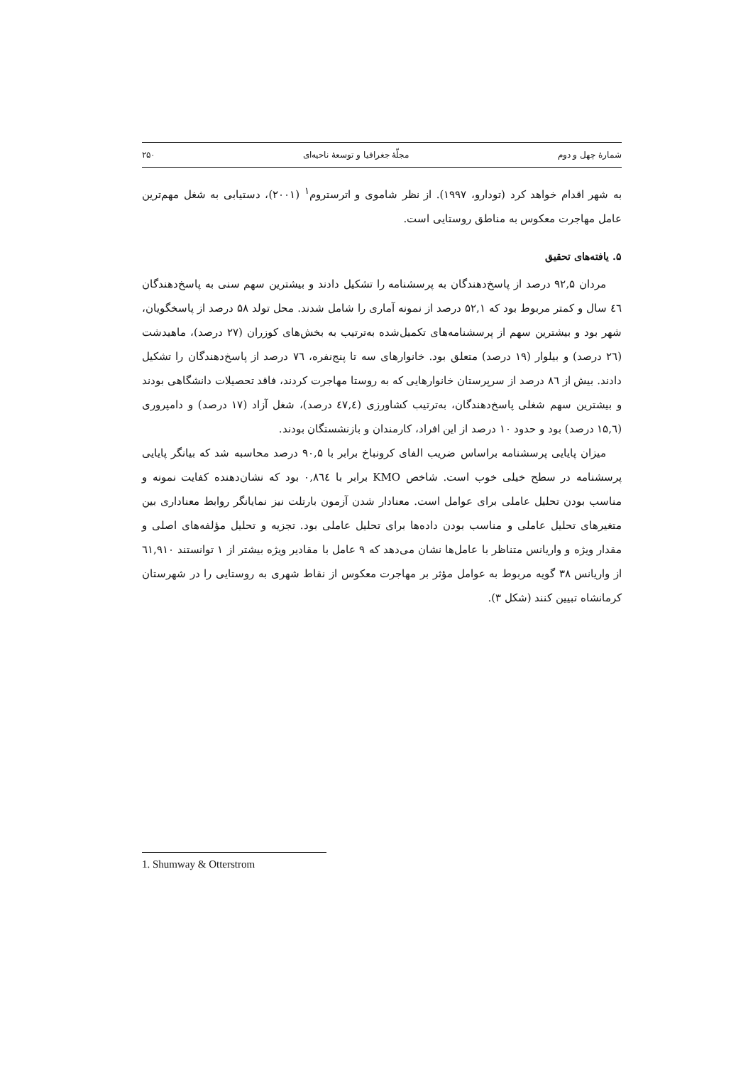شمارهٔ چهل و دوم مجلّهٔ جغرافیا و توسعهٔ ناحیه‌ای ۲۵۰
به شهر اقدام خواهد کرد (تودارو، ۱۹۹۷). از نظر شاموی و اترستروم<sup>۱</sup> (۲۰۰۱)، دستیابی به شغل مهم‌ترین عامل مهاجرت معکوس به مناطق روستایی است.
۵. یافته‌های تحقیق
مردان ۹۲,۵ درصد از پاسخ‌دهندگان به پرسشنامه را تشکیل دادند و بیشترین سهم سنی به پاسخ‌دهندگان ٤٦ سال و کمتر مربوط بود که ۵۲,۱ درصد از نمونه آماری را شامل شدند. محل تولد ۵۸ درصد از پاسخگویان، شهر بود و بیشترین سهم از پرسشنامه‌های تکمیل‌شده به‌ترتیب به بخش‌های کوزران (۲۷ درصد)، ماهیدشت (۲٦ درصد) و بیلوار (۱۹ درصد) متعلق بود. خانوارهای سه تا پنج‌نفره، ۷٦ درصد از پاسخ‌دهندگان را تشکیل دادند. بیش از ۸٦ درصد از سرپرستان خانوارهایی که به روستا مهاجرت کردند، فاقد تحصیلات دانشگاهی بودند و بیشترین سهم شغلی پاسخ‌دهندگان، به‌ترتیب کشاورزی (٤۷,٤ درصد)، شغل آزاد (۱۷ درصد) و دامپروری (۱۵,٦ درصد) بود و حدود ۱۰ درصد از این افراد، کارمندان و بازنشستگان بودند.
میزان پایایی پرسشنامه براساس ضریب الفای کرونباخ برابر با ۹۰,۵ درصد محاسبه شد که بیانگر پایایی پرسشنامه در سطح خیلی خوب است. شاخص KMO برابر با ۰,۸٦٤ بود که نشان‌دهنده کفایت نمونه و مناسب بودن تحلیل عاملی برای عوامل است. معنادار شدن آزمون بارتلت نیز نمایانگر روابط معناداری بین متغیرهای تحلیل عاملی و مناسب بودن داده‌ها برای تحلیل عاملی بود. تجزیه و تحلیل مؤلفه‌های اصلی و مقدار ویژه و واریانس متناظر با عامل‌ها نشان می‌دهد که ۹ عامل با مقادیر ویژه بیشتر از ۱ توانستند ٦۱,۹۱۰ از واریانس ۳۸ گویه مربوط به عوامل مؤثر بر مهاجرت معکوس از نقاط شهری به روستایی را در شهرستان کرمانشاه تبیین کنند (شکل ۳).
1. Shumway & Otterstrom